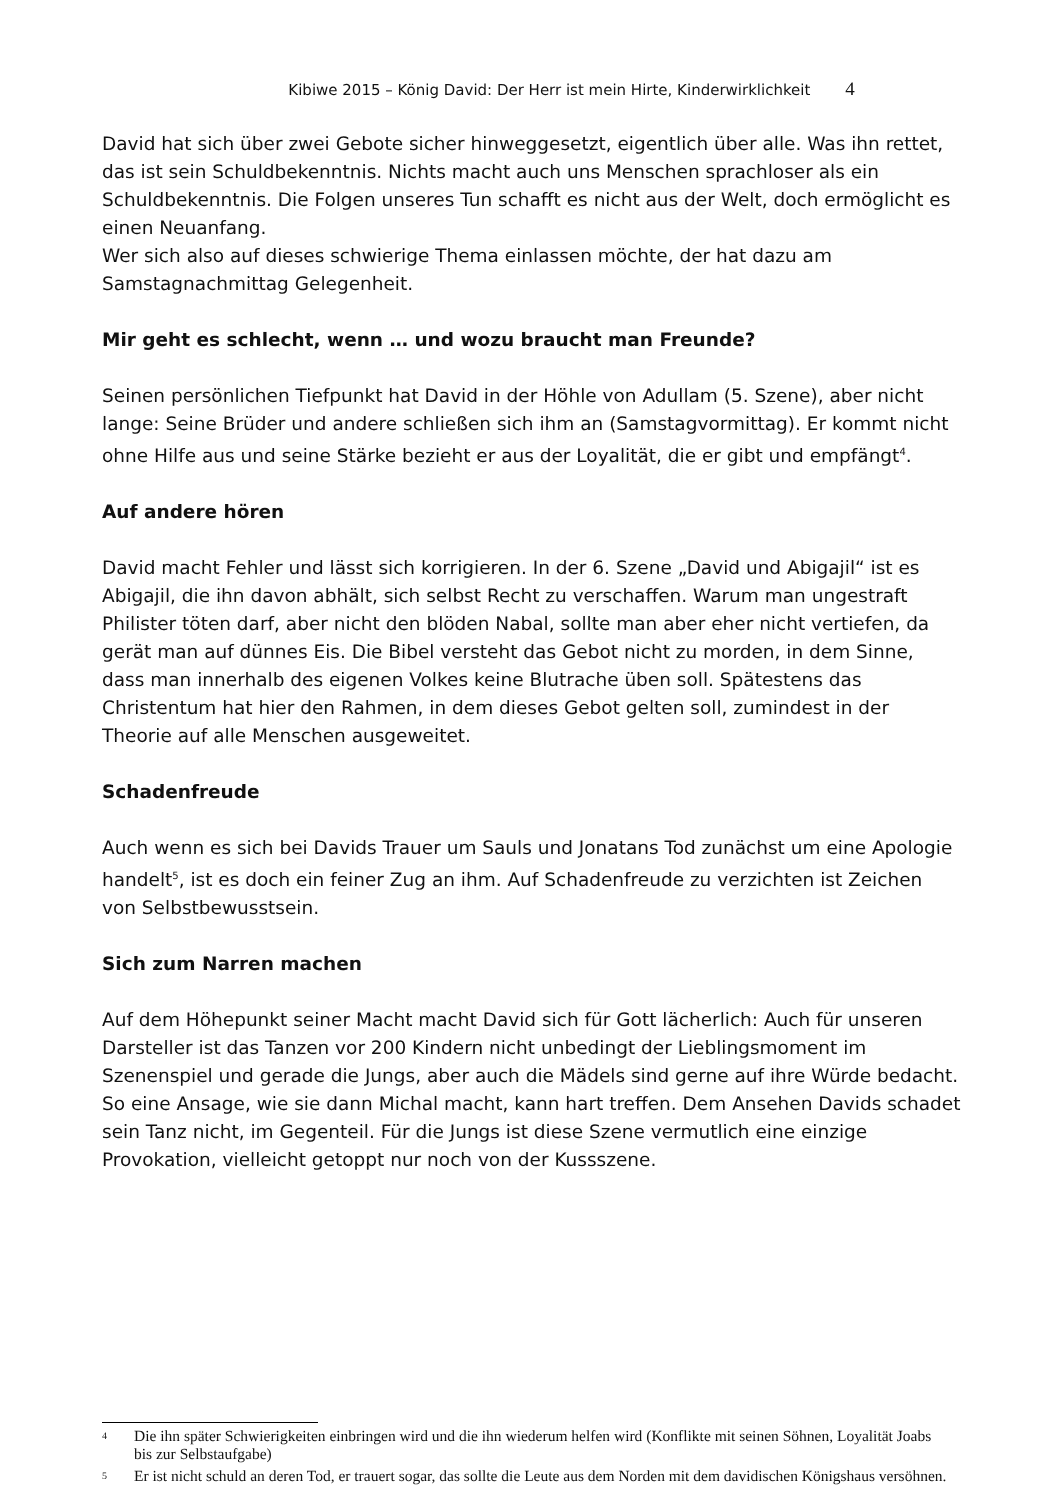Kibiwe 2015 – König David: Der Herr ist mein Hirte, Kinderwirklichkeit 4
David hat sich über zwei Gebote sicher hinweggesetzt, eigentlich über alle. Was ihn rettet, das ist sein Schuldbekenntnis. Nichts macht auch uns Menschen sprachloser als ein Schuldbekenntnis. Die Folgen unseres Tun schafft es nicht aus der Welt, doch ermöglicht es einen Neuanfang.
Wer sich also auf dieses schwierige Thema einlassen möchte, der hat dazu am Samstagnachmittag Gelegenheit.
Mir geht es schlecht, wenn … und wozu braucht man Freunde?
Seinen persönlichen Tiefpunkt hat David in der Höhle von Adullam (5. Szene), aber nicht lange: Seine Brüder und andere schließen sich ihm an (Samstagvormittag). Er kommt nicht ohne Hilfe aus und seine Stärke bezieht er aus der Loyalität, die er gibt und empfängt<sup>4</sup>.
Auf andere hören
David macht Fehler und lässt sich korrigieren. In der 6. Szene „David und Abigajil“ ist es Abigajil, die ihn davon abhält, sich selbst Recht zu verschaffen. Warum man ungestraft Philister töten darf, aber nicht den blöden Nabal, sollte man aber eher nicht vertiefen, da gerät man auf dünnes Eis. Die Bibel versteht das Gebot nicht zu morden, in dem Sinne, dass man innerhalb des eigenen Volkes keine Blutrache üben soll. Spätestens das Christentum hat hier den Rahmen, in dem dieses Gebot gelten soll, zumindest in der Theorie auf alle Menschen ausgeweitet.
Schadenfreude
Auch wenn es sich bei Davids Trauer um Sauls und Jonatans Tod zunächst um eine Apologie handelt<sup>5</sup>, ist es doch ein feiner Zug an ihm. Auf Schadenfreude zu verzichten ist Zeichen von Selbstbewusstsein.
Sich zum Narren machen
Auf dem Höhepunkt seiner Macht macht David sich für Gott lächerlich: Auch für unseren Darsteller ist das Tanzen vor 200 Kindern nicht unbedingt der Lieblingsmoment im Szenenspiel und gerade die Jungs, aber auch die Mädels sind gerne auf ihre Würde bedacht. So eine Ansage, wie sie dann Michal macht, kann hart treffen. Dem Ansehen Davids schadet sein Tanz nicht, im Gegenteil. Für die Jungs ist diese Szene vermutlich eine einzige Provokation, vielleicht getoppt nur noch von der Kussszene.
<sup>4</sup> Die ihn später Schwierigkeiten einbringen wird und die ihn wiederum helfen wird (Konflikte mit seinen Söhnen, Loyalität Joabs bis zur Selbstaufgabe)
<sup>5</sup> Er ist nicht schuld an deren Tod, er trauert sogar, das sollte die Leute aus dem Norden mit dem davidischen Königshaus versöhnen.